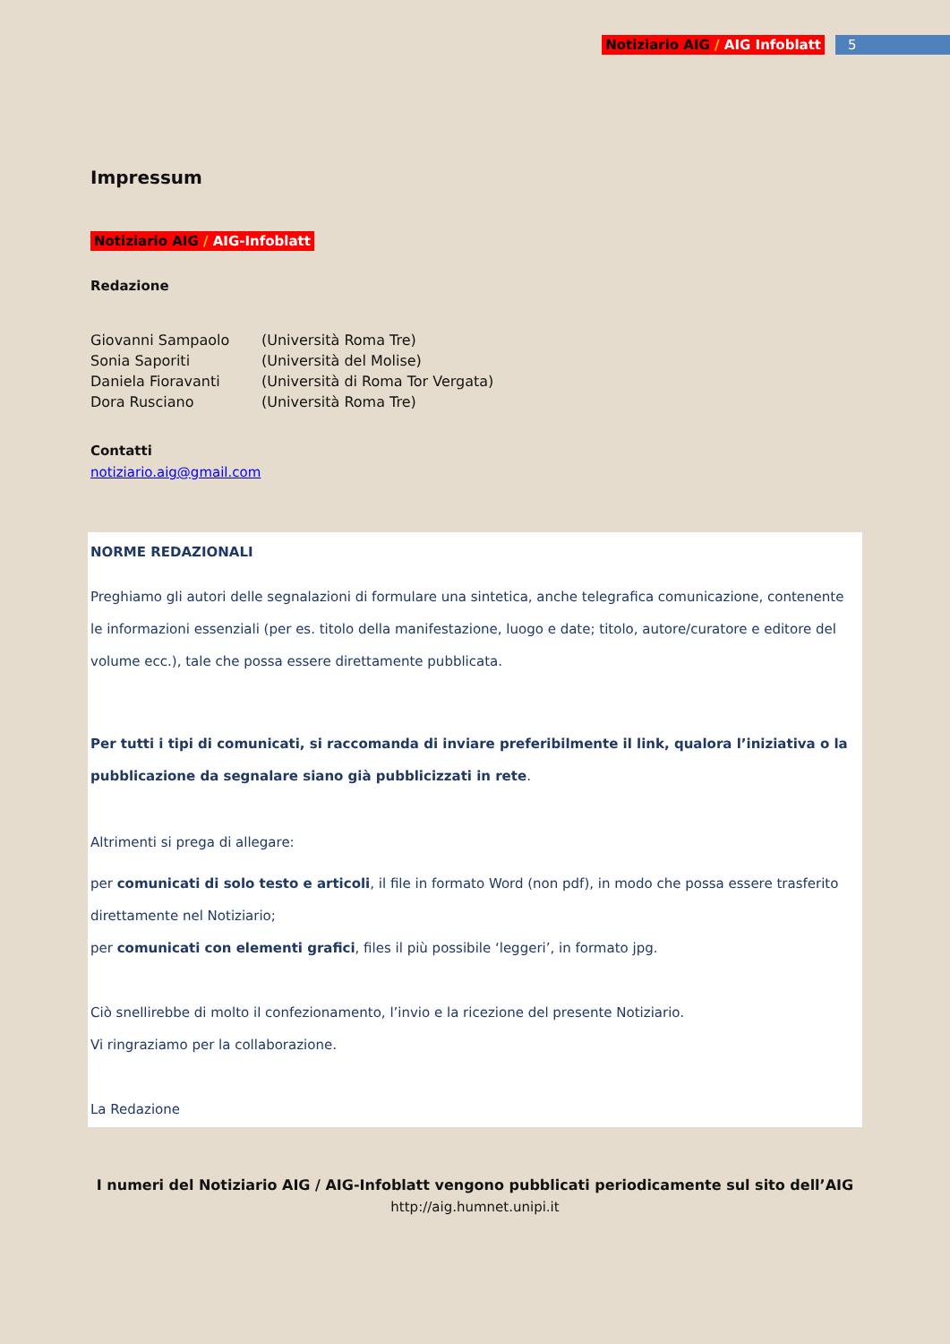Notiziario AIG / AIG Infoblatt 5
Impressum
Notiziario AIG / AIG-Infoblatt
Redazione
| Giovanni Sampaolo | (Università Roma Tre) |
| Sonia Saporiti | (Università del Molise) |
| Daniela Fioravanti | (Università di Roma Tor Vergata) |
| Dora Rusciano | (Università Roma Tre) |
Contatti
notiziario.aig@gmail.com
NORME REDAZIONALI
Preghiamo gli autori delle segnalazioni di formulare una sintetica, anche telegrafica comunicazione, contenente le informazioni essenziali (per es. titolo della manifestazione, luogo e date; titolo, autore/curatore e editore del volume ecc.), tale che possa essere direttamente pubblicata.
Per tutti i tipi di comunicati, si raccomanda di inviare preferibilmente il link, qualora l’iniziativa o la pubblicazione da segnalare siano già pubblicizzati in rete.
Altrimenti si prega di allegare:
per comunicati di solo testo e articoli, il file in formato Word (non pdf), in modo che possa essere trasferito direttamente nel Notiziario;
per comunicati con elementi grafici, files il più possibile ‘leggeri’, in formato jpg.
Ciò snellirebbe di molto il confezionamento, l’invio e la ricezione del presente Notiziario.
Vi ringraziamo per la collaborazione.
La Redazione
I numeri del Notiziario AIG / AIG-Infoblatt vengono pubblicati periodicamente sul sito dell’AIG
http://aig.humnet.unipi.it